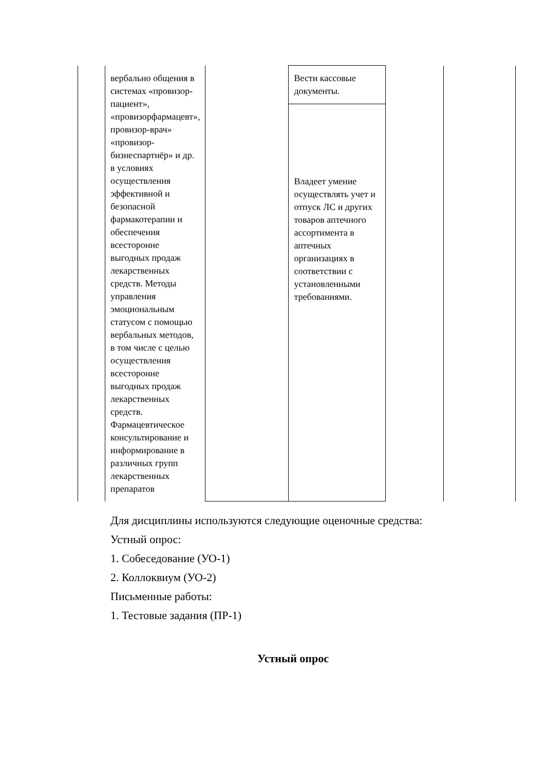| | вербально общения в системах «провизор-пациент», «провизорфармацевт», провизор-врач» «провизор-бизнеспартнёр» и др. в условиях осуществления эффективной и безопасной фармакотерапии и обеспечения всесторонне выгодных продаж лекарственных средств. Методы управления эмоциональным статусом с помощью вербальных методов, в том числе с целью осуществления всесторонне выгодных продаж лекарственных средств. Фармацевтическое консультирование и информирование в различных групп лекарственных препаратов | | Вести кассовые документы. | | |
| | | | Владеет умение осуществлять учет и отпуск ЛС и других товаров аптечного ассортимента в аптечных организациях в соответствии с установленными требованиями. | | |
Для дисциплины используются следующие оценочные средства:
Устный опрос:
1. Собеседование (УО-1)
2. Коллоквиум (УО-2)
Письменные работы:
1. Тестовые задания (ПР-1)
Устный опрос